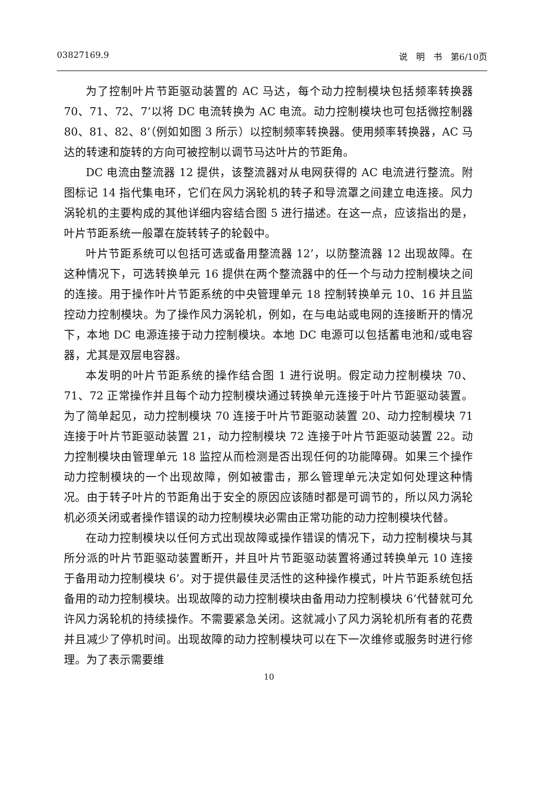03827169.9 说　明　书　第6/10页
为了控制叶片节距驱动装置的 AC 马达，每个动力控制模块包括频率转换器 70、71、72、7’以将 DC 电流转换为 AC 电流。动力控制模块也可包括微控制器 80、81、82、8’（例如如图 3 所示）以控制频率转换器。使用频率转换器，AC 马达的转速和旋转的方向可被控制以调节马达叶片的节距角。
DC 电流由整流器 12 提供，该整流器对从电网获得的 AC 电流进行整流。附图标记 14 指代集电环，它们在风力涡轮机的转子和导流罩之间建立电连接。风力涡轮机的主要构成的其他详细内容结合图 5 进行描述。在这一点，应该指出的是，叶片节距系统一般罩在旋转转子的轮毂中。
叶片节距系统可以包括可选或备用整流器 12’，以防整流器 12 出现故障。在这种情况下，可选转换单元 16 提供在两个整流器中的任一个与动力控制模块之间的连接。用于操作叶片节距系统的中央管理单元 18 控制转换单元 10、16 并且监控动力控制模块。为了操作风力涡轮机，例如，在与电站或电网的连接断开的情况下，本地 DC 电源连接于动力控制模块。本地 DC 电源可以包括蓄电池和/或电容器，尤其是双层电容器。
本发明的叶片节距系统的操作结合图 1 进行说明。假定动力控制模块 70、71、72 正常操作并且每个动力控制模块通过转换单元连接于叶片节距驱动装置。为了简单起见，动力控制模块 70 连接于叶片节距驱动装置 20、动力控制模块 71 连接于叶片节距驱动装置 21，动力控制模块 72 连接于叶片节距驱动装置 22。动力控制模块由管理单元 18 监控从而检测是否出现任何的功能障碍。如果三个操作动力控制模块的一个出现故障，例如被雷击，那么管理单元决定如何处理这种情况。由于转子叶片的节距角出于安全的原因应该随时都是可调节的，所以风力涡轮机必须关闭或者操作错误的动力控制模块必需由正常功能的动力控制模块代替。
在动力控制模块以任何方式出现故障或操作错误的情况下，动力控制模块与其所分派的叶片节距驱动装置断开，并且叶片节距驱动装置将通过转换单元 10 连接于备用动力控制模块 6’。对于提供最佳灵活性的这种操作模式，叶片节距系统包括备用的动力控制模块。出现故障的动力控制模块由备用动力控制模块 6’代替就可允许风力涡轮机的持续操作。不需要紧急关闭。这就减小了风力涡轮机所有者的花费并且减少了停机时间。出现故障的动力控制模块可以在下一次维修或服务时进行修理。为了表示需要维
10